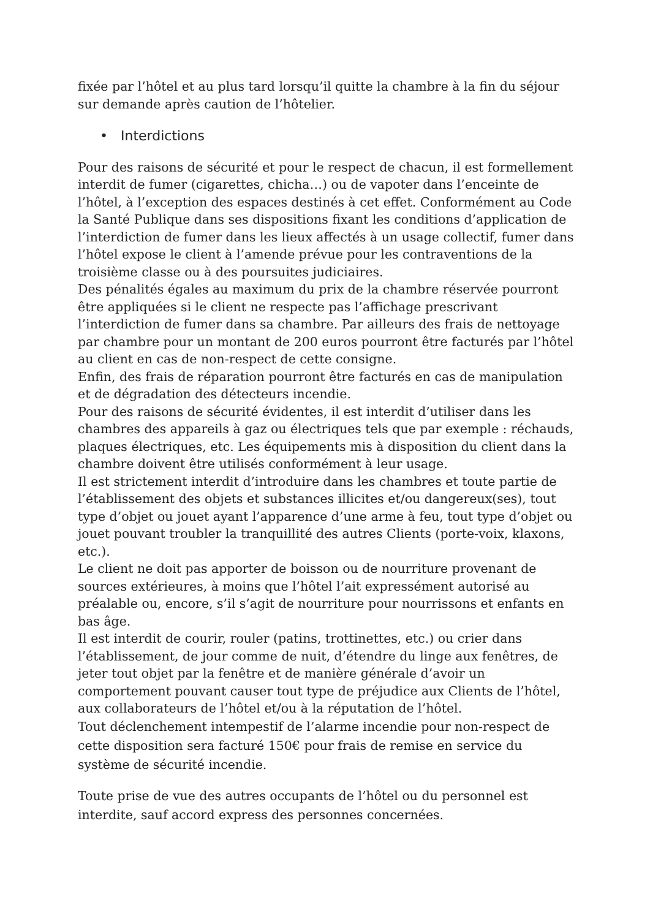fixée par l’hôtel et au plus tard lorsqu’il quitte la chambre à la fin du séjour sur demande après caution de l’hôtelier.
• Interdictions
Pour des raisons de sécurité et pour le respect de chacun, il est formellement interdit de fumer (cigarettes, chicha…) ou de vapoter dans l’enceinte de l’hôtel, à l’exception des espaces destinés à cet effet. Conformément au Code la Santé Publique dans ses dispositions fixant les conditions d’application de l’interdiction de fumer dans les lieux affectés à un usage collectif, fumer dans l’hôtel expose le client à l’amende prévue pour les contraventions de la troisième classe ou à des poursuites judiciaires.
Des pénalités égales au maximum du prix de la chambre réservée pourront être appliquées si le client ne respecte pas l’affichage prescrivant l’interdiction de fumer dans sa chambre. Par ailleurs des frais de nettoyage par chambre pour un montant de 200 euros pourront être facturés par l’hôtel au client en cas de non-respect de cette consigne.
Enfin, des frais de réparation pourront être facturés en cas de manipulation et de dégradation des détecteurs incendie.
Pour des raisons de sécurité évidentes, il est interdit d’utiliser dans les chambres des appareils à gaz ou électriques tels que par exemple : réchauds, plaques électriques, etc. Les équipements mis à disposition du client dans la chambre doivent être utilisés conformément à leur usage.
Il est strictement interdit d’introduire dans les chambres et toute partie de l’établissement des objets et substances illicites et/ou dangereux(ses), tout type d’objet ou jouet ayant l’apparence d’une arme à feu, tout type d’objet ou jouet pouvant troubler la tranquillité des autres Clients (porte-voix, klaxons, etc.).
Le client ne doit pas apporter de boisson ou de nourriture provenant de sources extérieures, à moins que l’hôtel l’ait expressément autorisé au préalable ou, encore, s’il s’agit de nourriture pour nourrissons et enfants en bas âge.
Il est interdit de courir, rouler (patins, trottinettes, etc.) ou crier dans l’établissement, de jour comme de nuit, d’étendre du linge aux fenêtres, de jeter tout objet par la fenêtre et de manière générale d’avoir un comportement pouvant causer tout type de préjudice aux Clients de l’hôtel, aux collaborateurs de l’hôtel et/ou à la réputation de l’hôtel.
Tout déclenchement intempestif de l’alarme incendie pour non-respect de cette disposition sera facturé 150€ pour frais de remise en service du système de sécurité incendie.
Toute prise de vue des autres occupants de l’hôtel ou du personnel est interdite, sauf accord express des personnes concernées.